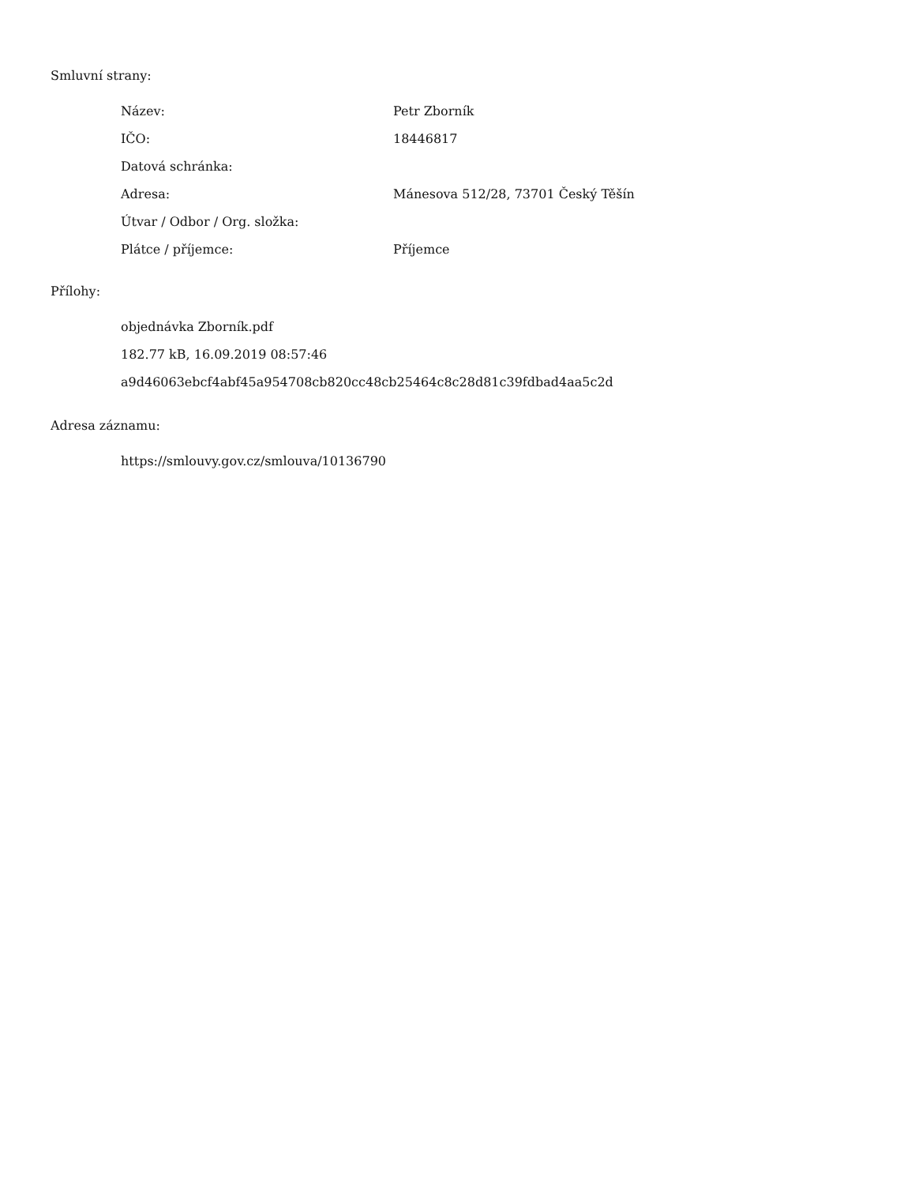Smluvní strany:
| Název: | Petr Zborník |
| IČO: | 18446817 |
| Datová schránka: | |
| Adresa: | Mánesova 512/28, 73701 Český Těšín |
| Útvar / Odbor / Org. složka: | |
| Plátce / příjemce: | Příjemce |
Přílohy:
objednávka Zborník.pdf
182.77 kB, 16.09.2019 08:57:46
a9d46063ebcf4abf45a954708cb820cc48cb25464c8c28d81c39fdbad4aa5c2d
Adresa záznamu:
https://smlouvy.gov.cz/smlouva/10136790